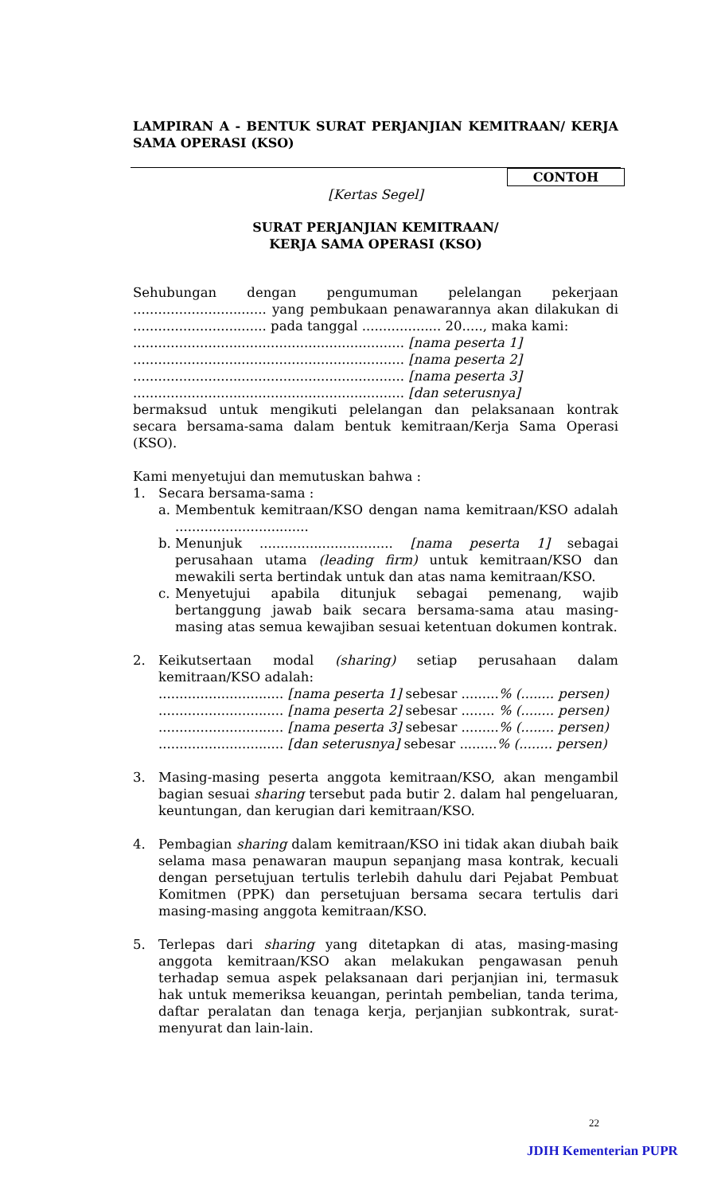LAMPIRAN A - BENTUK SURAT PERJANJIAN KEMITRAAN/ KERJA SAMA OPERASI (KSO)
CONTOH
[Kertas Segel]
SURAT PERJANJIAN KEMITRAAN/
KERJA SAMA OPERASI (KSO)
Sehubungan dengan pengumuman pelelangan pekerjaan ................................ yang pembukaan penawarannya akan dilakukan di ................................ pada tanggal ................... 20....., maka kami:
................................................................. [nama peserta 1]
................................................................. [nama peserta 2]
................................................................. [nama peserta 3]
................................................................. [dan seterusnya]
bermaksud untuk mengikuti pelelangan dan pelaksanaan kontrak secara bersama-sama dalam bentuk kemitraan/Kerja Sama Operasi (KSO).
Kami menyetujui dan memutuskan bahwa :
1. Secara bersama-sama :
a. Membentuk kemitraan/KSO dengan nama kemitraan/KSO adalah ................................
b. Menunjuk ................................ [nama peserta 1] sebagai perusahaan utama (leading firm) untuk kemitraan/KSO dan mewakili serta bertindak untuk dan atas nama kemitraan/KSO.
c. Menyetujui apabila ditunjuk sebagai pemenang, wajib bertanggung jawab baik secara bersama-sama atau masing-masing atas semua kewajiban sesuai ketentuan dokumen kontrak.
2. Keikutsertaan modal (sharing) setiap perusahaan dalam kemitraan/KSO adalah:
.............................. [nama peserta 1] sebesar .........% (........ persen)
.............................. [nama peserta 2] sebesar ........ % (........ persen)
.............................. [nama peserta 3] sebesar .........% (........ persen)
.............................. [dan seterusnya] sebesar .........% (........ persen)
3. Masing-masing peserta anggota kemitraan/KSO, akan mengambil bagian sesuai sharing tersebut pada butir 2. dalam hal pengeluaran, keuntungan, dan kerugian dari kemitraan/KSO.
4. Pembagian sharing dalam kemitraan/KSO ini tidak akan diubah baik selama masa penawaran maupun sepanjang masa kontrak, kecuali dengan persetujuan tertulis terlebih dahulu dari Pejabat Pembuat Komitmen (PPK) dan persetujuan bersama secara tertulis dari masing-masing anggota kemitraan/KSO.
5. Terlepas dari sharing yang ditetapkan di atas, masing-masing anggota kemitraan/KSO akan melakukan pengawasan penuh terhadap semua aspek pelaksanaan dari perjanjian ini, termasuk hak untuk memeriksa keuangan, perintah pembelian, tanda terima, daftar peralatan dan tenaga kerja, perjanjian subkontrak, surat-menyurat dan lain-lain.
22
JDIH Kementerian PUPR